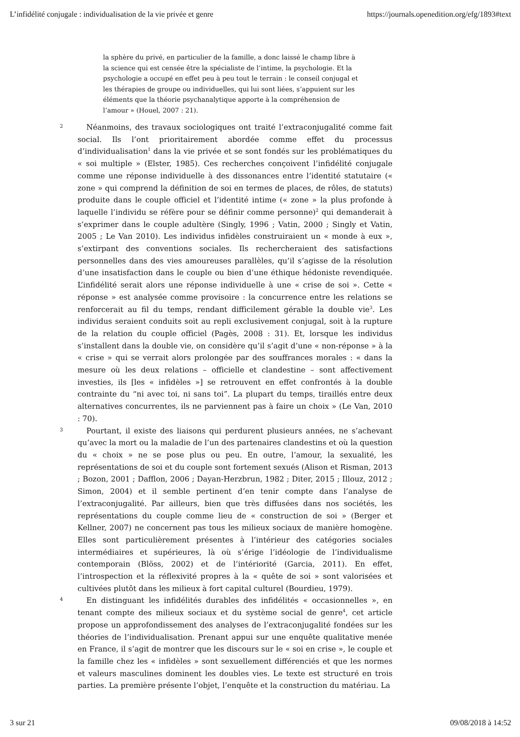L’infidélité conjugale : individualisation de la vie privée et genre https://journals.openedition.org/efg/1893#text
la sphère du privé, en particulier de la famille, a donc laissé le champ libre à la science qui est censée être la spécialiste de l’intime, la psychologie. Et la psychologie a occupé en effet peu à peu tout le terrain : le conseil conjugal et les thérapies de groupe ou individuelles, qui lui sont liées, s’appuient sur les éléments que la théorie psychanalytique apporte à la compréhension de l’amour » (Houel, 2007 : 21).
2
Néanmoins, des travaux sociologiques ont traité l’extraconjugalité comme fait social. Ils l’ont prioritairement abordée comme effet du processus d’individualisation<sup>1</sup> dans la vie privée et se sont fondés sur les problématiques du « soi multiple » (Elster, 1985). Ces recherches conçoivent l’infidélité conjugale comme une réponse individuelle à des dissonances entre l’identité statutaire (« zone » qui comprend la définition de soi en termes de places, de rôles, de statuts) produite dans le couple officiel et l’identité intime (« zone » la plus profonde à laquelle l’individu se réfère pour se définir comme personne)<sup>2</sup> qui demanderait à s’exprimer dans le couple adultère (Singly, 1996 ; Vatin, 2000 ; Singly et Vatin, 2005 ; Le Van 2010). Les individus infidèles construiraient un « monde à eux », s’extirpant des conventions sociales. Ils rechercheraient des satisfactions personnelles dans des vies amoureuses parallèles, qu’il s’agisse de la résolution d’une insatisfaction dans le couple ou bien d’une éthique hédoniste revendiquée. L’infidélité serait alors une réponse individuelle à une « crise de soi ». Cette « réponse » est analysée comme provisoire : la concurrence entre les relations se renforcerait au fil du temps, rendant difficilement gérable la double vie<sup>3</sup>. Les individus seraient conduits soit au repli exclusivement conjugal, soit à la rupture de la relation du couple officiel (Pagès, 2008 : 31). Et, lorsque les individus s’installent dans la double vie, on considère qu’il s’agit d’une « non-réponse » à la « crise » qui se verrait alors prolongée par des souffrances morales : « dans la mesure où les deux relations – officielle et clandestine – sont affectivement investies, ils [les « infidèles »] se retrouvent en effet confrontés à la double contrainte du “ni avec toi, ni sans toi”. La plupart du temps, tiraillés entre deux alternatives concurrentes, ils ne parviennent pas à faire un choix » (Le Van, 2010 : 70).
3
Pourtant, il existe des liaisons qui perdurent plusieurs années, ne s’achevant qu’avec la mort ou la maladie de l’un des partenaires clandestins et où la question du « choix » ne se pose plus ou peu. En outre, l’amour, la sexualité, les représentations de soi et du couple sont fortement sexués (Alison et Risman, 2013 ; Bozon, 2001 ; Dafflon, 2006 ; Dayan-Herzbrun, 1982 ; Diter, 2015 ; Illouz, 2012 ; Simon, 2004) et il semble pertinent d’en tenir compte dans l’analyse de l’extraconjugalité. Par ailleurs, bien que très diffusées dans nos sociétés, les représentations du couple comme lieu de « construction de soi » (Berger et Kellner, 2007) ne concernent pas tous les milieux sociaux de manière homogène. Elles sont particulièrement présentes à l’intérieur des catégories sociales intermédiaires et supérieures, là où s’érige l’idéologie de l’individualisme contemporain (Blöss, 2002) et de l’intériorité (Garcia, 2011). En effet, l’introspection et la réflexivité propres à la « quête de soi » sont valorisées et cultivées plutôt dans les milieux à fort capital culturel (Bourdieu, 1979).
4
En distinguant les infidélités durables des infidélités « occasionnelles », en tenant compte des milieux sociaux et du système social de genre<sup>4</sup>, cet article propose un approfondissement des analyses de l’extraconjugalité fondées sur les théories de l’individualisation. Prenant appui sur une enquête qualitative menée en France, il s’agit de montrer que les discours sur le « soi en crise », le couple et la famille chez les « infidèles » sont sexuellement différenciés et que les normes et valeurs masculines dominent les doubles vies. Le texte est structuré en trois parties. La première présente l’objet, l’enquête et la construction du matériau. La
3 sur 21 09/08/2018 à 14:52